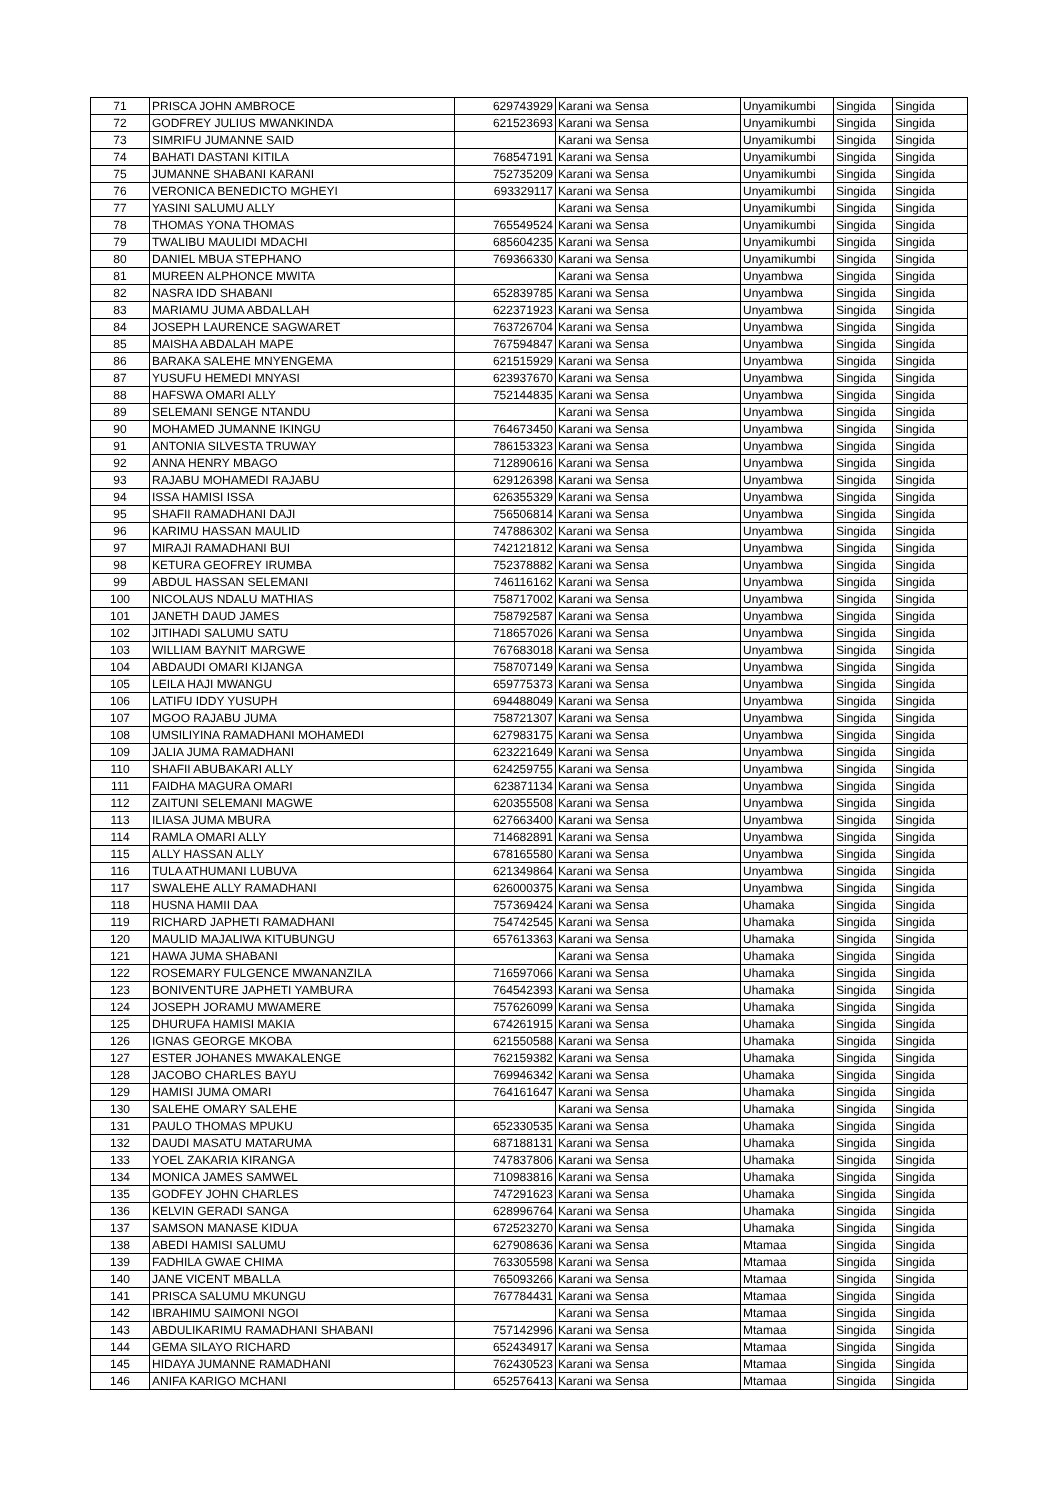| 71 | PRISCA JOHN AMBROCE | 629743929 | Karani wa Sensa | Unyamikumbi | Singida | Singida |
| 72 | GODFREY JULIUS MWANKINDA | 621523693 | Karani wa Sensa | Unyamikumbi | Singida | Singida |
| 73 | SIMRIFU JUMANNE SAID | | Karani wa Sensa | Unyamikumbi | Singida | Singida |
| 74 | BAHATI DASTANI KITILA | 768547191 | Karani wa Sensa | Unyamikumbi | Singida | Singida |
| 75 | JUMANNE SHABANI KARANI | 752735209 | Karani wa Sensa | Unyamikumbi | Singida | Singida |
| 76 | VERONICA BENEDICTO MGHEYI | 693329117 | Karani wa Sensa | Unyamikumbi | Singida | Singida |
| 77 | YASINI SALUMU ALLY | | Karani wa Sensa | Unyamikumbi | Singida | Singida |
| 78 | THOMAS YONA THOMAS | 765549524 | Karani wa Sensa | Unyamikumbi | Singida | Singida |
| 79 | TWALIBU MAULIDI MDACHI | 685604235 | Karani wa Sensa | Unyamikumbi | Singida | Singida |
| 80 | DANIEL MBUA STEPHANO | 769366330 | Karani wa Sensa | Unyamikumbi | Singida | Singida |
| 81 | MUREEN ALPHONCE MWITA | | Karani wa Sensa | Unyambwa | Singida | Singida |
| 82 | NASRA IDD SHABANI | 652839785 | Karani wa Sensa | Unyambwa | Singida | Singida |
| 83 | MARIAMU JUMA ABDALLAH | 622371923 | Karani wa Sensa | Unyambwa | Singida | Singida |
| 84 | JOSEPH LAURENCE SAGWARET | 763726704 | Karani wa Sensa | Unyambwa | Singida | Singida |
| 85 | MAISHA ABDALAH MAPE | 767594847 | Karani wa Sensa | Unyambwa | Singida | Singida |
| 86 | BARAKA SALEHE MNYENGEMA | 621515929 | Karani wa Sensa | Unyambwa | Singida | Singida |
| 87 | YUSUFU HEMEDI MNYASI | 623937670 | Karani wa Sensa | Unyambwa | Singida | Singida |
| 88 | HAFSWA OMARI ALLY | 752144835 | Karani wa Sensa | Unyambwa | Singida | Singida |
| 89 | SELEMANI SENGE NTANDU | | Karani wa Sensa | Unyambwa | Singida | Singida |
| 90 | MOHAMED JUMANNE IKINGU | 764673450 | Karani wa Sensa | Unyambwa | Singida | Singida |
| 91 | ANTONIA SILVESTA TRUWAY | 786153323 | Karani wa Sensa | Unyambwa | Singida | Singida |
| 92 | ANNA HENRY MBAGO | 712890616 | Karani wa Sensa | Unyambwa | Singida | Singida |
| 93 | RAJABU MOHAMEDI RAJABU | 629126398 | Karani wa Sensa | Unyambwa | Singida | Singida |
| 94 | ISSA HAMISI ISSA | 626355329 | Karani wa Sensa | Unyambwa | Singida | Singida |
| 95 | SHAFII RAMADHANI DAJI | 756506814 | Karani wa Sensa | Unyambwa | Singida | Singida |
| 96 | KARIMU HASSAN MAULID | 747886302 | Karani wa Sensa | Unyambwa | Singida | Singida |
| 97 | MIRAJI RAMADHANI BUI | 742121812 | Karani wa Sensa | Unyambwa | Singida | Singida |
| 98 | KETURA GEOFREY IRUMBA | 752378882 | Karani wa Sensa | Unyambwa | Singida | Singida |
| 99 | ABDUL HASSAN SELEMANI | 746116162 | Karani wa Sensa | Unyambwa | Singida | Singida |
| 100 | NICOLAUS NDALU MATHIAS | 758717002 | Karani wa Sensa | Unyambwa | Singida | Singida |
| 101 | JANETH DAUD JAMES | 758792587 | Karani wa Sensa | Unyambwa | Singida | Singida |
| 102 | JITIHADI SALUMU SATU | 718657026 | Karani wa Sensa | Unyambwa | Singida | Singida |
| 103 | WILLIAM BAYNIT MARGWE | 767683018 | Karani wa Sensa | Unyambwa | Singida | Singida |
| 104 | ABDAUDI OMARI KIJANGA | 758707149 | Karani wa Sensa | Unyambwa | Singida | Singida |
| 105 | LEILA HAJI MWANGU | 659775373 | Karani wa Sensa | Unyambwa | Singida | Singida |
| 106 | LATIFU IDDY YUSUPH | 694488049 | Karani wa Sensa | Unyambwa | Singida | Singida |
| 107 | MGOO RAJABU JUMA | 758721307 | Karani wa Sensa | Unyambwa | Singida | Singida |
| 108 | UMSILIYINA RAMADHANI MOHAMEDI | 627983175 | Karani wa Sensa | Unyambwa | Singida | Singida |
| 109 | JALIA JUMA RAMADHANI | 623221649 | Karani wa Sensa | Unyambwa | Singida | Singida |
| 110 | SHAFII ABUBAKARI ALLY | 624259755 | Karani wa Sensa | Unyambwa | Singida | Singida |
| 111 | FAIDHA MAGURA OMARI | 623871134 | Karani wa Sensa | Unyambwa | Singida | Singida |
| 112 | ZAITUNI SELEMANI MAGWE | 620355508 | Karani wa Sensa | Unyambwa | Singida | Singida |
| 113 | ILIASA JUMA MBURA | 627663400 | Karani wa Sensa | Unyambwa | Singida | Singida |
| 114 | RAMLA OMARI ALLY | 714682891 | Karani wa Sensa | Unyambwa | Singida | Singida |
| 115 | ALLY HASSAN ALLY | 678165580 | Karani wa Sensa | Unyambwa | Singida | Singida |
| 116 | TULA ATHUMANI LUBUVA | 621349864 | Karani wa Sensa | Unyambwa | Singida | Singida |
| 117 | SWALEHE ALLY RAMADHANI | 626000375 | Karani wa Sensa | Unyambwa | Singida | Singida |
| 118 | HUSNA HAMII DAA | 757369424 | Karani wa Sensa | Uhamaka | Singida | Singida |
| 119 | RICHARD JAPHETI RAMADHANI | 754742545 | Karani wa Sensa | Uhamaka | Singida | Singida |
| 120 | MAULID MAJALIWA KITUBUNGU | 657613363 | Karani wa Sensa | Uhamaka | Singida | Singida |
| 121 | HAWA JUMA SHABANI | | Karani wa Sensa | Uhamaka | Singida | Singida |
| 122 | ROSEMARY FULGENCE MWANANZILA | 716597066 | Karani wa Sensa | Uhamaka | Singida | Singida |
| 123 | BONIVENTURE JAPHETI YAMBURA | 764542393 | Karani wa Sensa | Uhamaka | Singida | Singida |
| 124 | JOSEPH JORAMU MWAMERE | 757626099 | Karani wa Sensa | Uhamaka | Singida | Singida |
| 125 | DHURUFA HAMISI MAKIA | 674261915 | Karani wa Sensa | Uhamaka | Singida | Singida |
| 126 | IGNAS GEORGE MKOBA | 621550588 | Karani wa Sensa | Uhamaka | Singida | Singida |
| 127 | ESTER JOHANES MWAKALENGE | 762159382 | Karani wa Sensa | Uhamaka | Singida | Singida |
| 128 | JACOBO CHARLES BAYU | 769946342 | Karani wa Sensa | Uhamaka | Singida | Singida |
| 129 | HAMISI JUMA OMARI | 764161647 | Karani wa Sensa | Uhamaka | Singida | Singida |
| 130 | SALEHE OMARY SALEHE | | Karani wa Sensa | Uhamaka | Singida | Singida |
| 131 | PAULO THOMAS MPUKU | 652330535 | Karani wa Sensa | Uhamaka | Singida | Singida |
| 132 | DAUDI MASATU MATARUMA | 687188131 | Karani wa Sensa | Uhamaka | Singida | Singida |
| 133 | YOEL ZAKARIA KIRANGA | 747837806 | Karani wa Sensa | Uhamaka | Singida | Singida |
| 134 | MONICA JAMES SAMWEL | 710983816 | Karani wa Sensa | Uhamaka | Singida | Singida |
| 135 | GODFEY JOHN CHARLES | 747291623 | Karani wa Sensa | Uhamaka | Singida | Singida |
| 136 | KELVIN GERADI SANGA | 628996764 | Karani wa Sensa | Uhamaka | Singida | Singida |
| 137 | SAMSON MANASE KIDUA | 672523270 | Karani wa Sensa | Uhamaka | Singida | Singida |
| 138 | ABEDI HAMISI SALUMU | 627908636 | Karani wa Sensa | Mtamaa | Singida | Singida |
| 139 | FADHILA GWAE CHIMA | 763305598 | Karani wa Sensa | Mtamaa | Singida | Singida |
| 140 | JANE VICENT MBALLA | 765093266 | Karani wa Sensa | Mtamaa | Singida | Singida |
| 141 | PRISCA SALUMU MKUNGU | 767784431 | Karani wa Sensa | Mtamaa | Singida | Singida |
| 142 | IBRAHIMU SAIMONI NGOI | | Karani wa Sensa | Mtamaa | Singida | Singida |
| 143 | ABDULIKARIMU RAMADHANI SHABANI | 757142996 | Karani wa Sensa | Mtamaa | Singida | Singida |
| 144 | GEMA SILAYO RICHARD | 652434917 | Karani wa Sensa | Mtamaa | Singida | Singida |
| 145 | HIDAYA JUMANNE RAMADHANI | 762430523 | Karani wa Sensa | Mtamaa | Singida | Singida |
| 146 | ANIFA KARIGO MCHANI | 652576413 | Karani wa Sensa | Mtamaa | Singida | Singida |